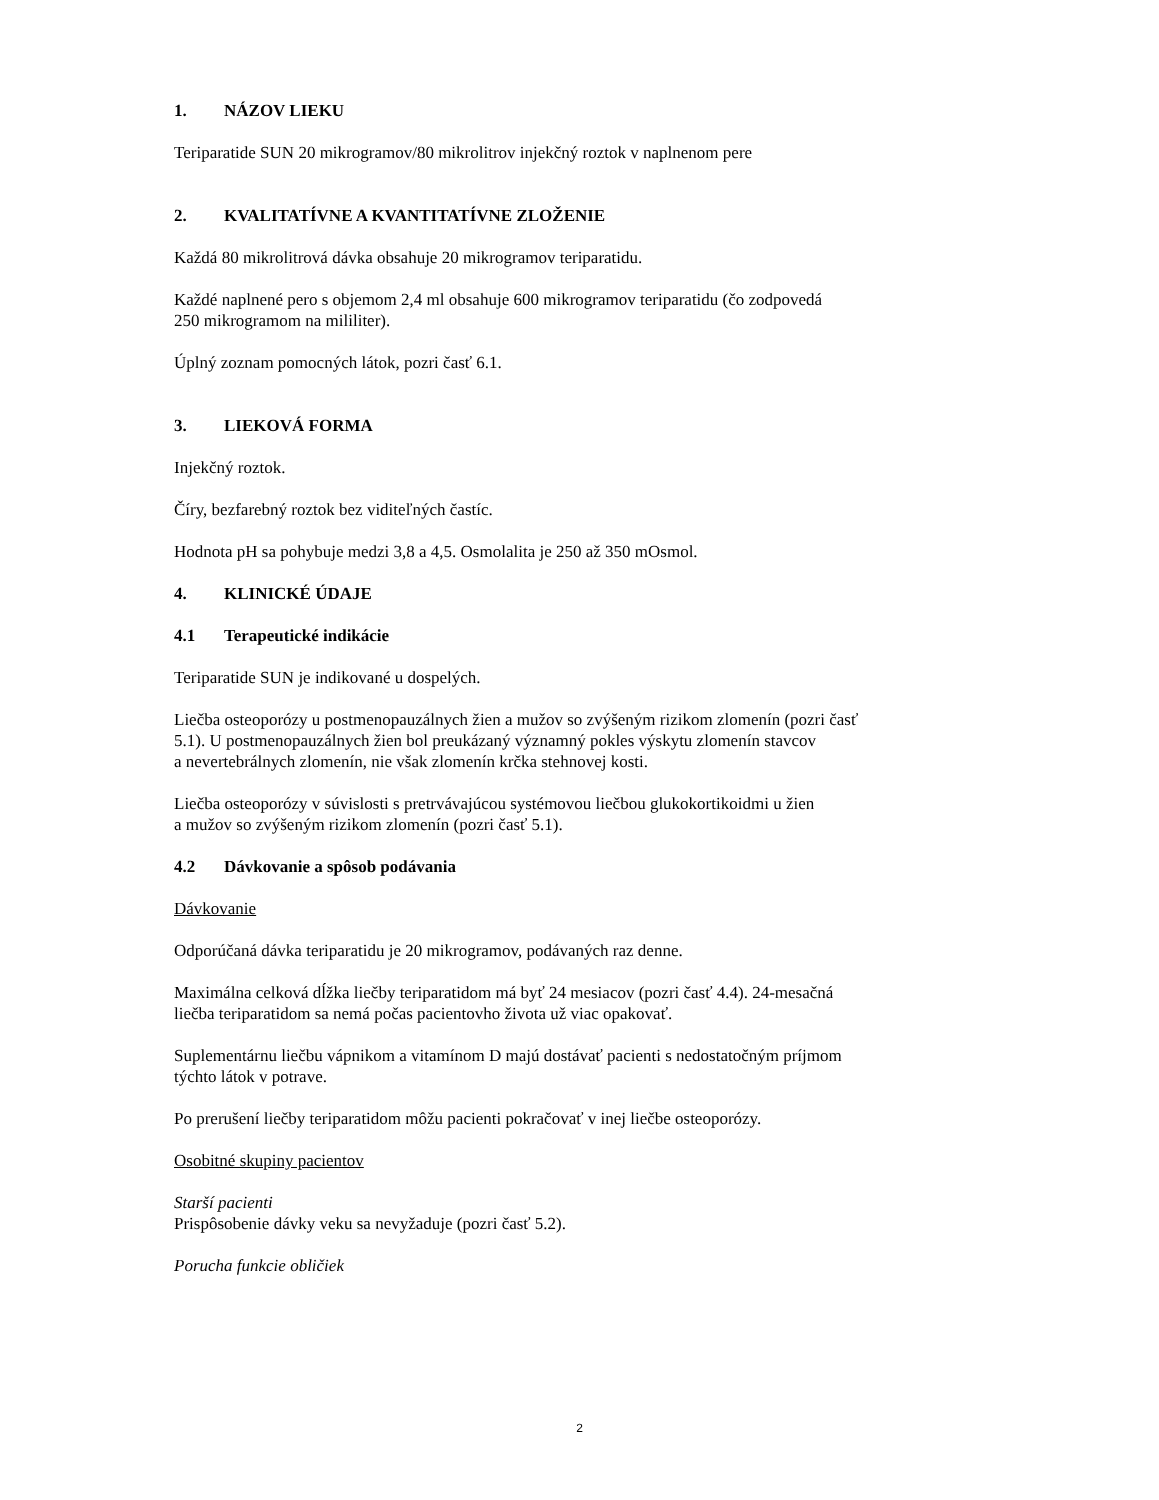1. NÁZOV LIEKU
Teriparatide SUN 20 mikrogramov/80 mikrolitrov injekčný roztok v naplnenom pere
2. KVALITATÍVNE A KVANTITATÍVNE ZLOŽENIE
Každá 80 mikrolitrová dávka obsahuje 20 mikrogramov teriparatidu.
Každé naplnené pero s objemom 2,4 ml obsahuje 600 mikrogramov teriparatidu (čo zodpovedá
250 mikrogramom na mililiter).
Úplný zoznam pomocných látok, pozri časť 6.1.
3. LIEKOVÁ FORMA
Injekčný roztok.
Číry, bezfarebný roztok bez viditeľných častíc.
Hodnota pH sa pohybuje medzi 3,8 a 4,5. Osmolalita je 250 až 350 mOsmol.
4. KLINICKÉ ÚDAJE
4.1 Terapeutické indikácie
Teriparatide SUN je indikované u dospelých.
Liečba osteoporózy u postmenopauzálnych žien a mužov so zvýšeným rizikom zlomenín (pozri časť
5.1). U postmenopauzálnych žien bol preukázaný významný pokles výskytu zlomenín stavcov
a nevertebrálnych zlomenín, nie však zlomenín krčka stehnovej kosti.
Liečba osteoporózy v súvislosti s pretrvávajúcou systémovou liečbou glukokortikoidmi u žien
a mužov so zvýšeným rizikom zlomenín (pozri časť 5.1).
4.2 Dávkovanie a spôsob podávania
Dávkovanie
Odporúčaná dávka teriparatidu je 20 mikrogramov, podávaných raz denne.
Maximálna celková dĺžka liečby teriparatidom má byť 24 mesiacov (pozri časť 4.4). 24-mesačná
liečba teriparatidom sa nemá počas pacientovho života už viac opakovať.
Suplementárnu liečbu vápnikom a vitamínom D majú dostávať pacienti s nedostatočným príjmom
týchto látok v potrave.
Po prerušení liečby teriparatidom môžu pacienti pokračovať v inej liečbe osteoporózy.
Osobitné skupiny pacientov
Starší pacienti
Prispôsobenie dávky veku sa nevyžaduje (pozri časť 5.2).
Porucha funkcie obličiek
2